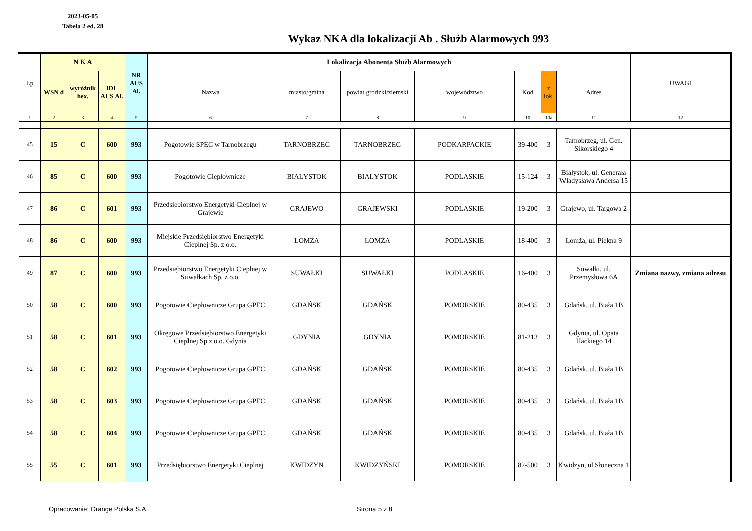2023-05-05
Tabela 2 ed. 28
Wykaz NKA dla lokalizacji Ab . Służb Alarmowych 993
| Lp | N K A | | | NR AUS Al. | Lokalizacja Abonenta Służb Alarmowych | | | | | | | UWAGI |
| --- | --- | --- | --- | --- | --- | --- | --- | --- | --- | --- | --- | --- |
| | WSN d | wyróżnik hex. | IDL AUS Al. | | Nazwa | miasto/gmina | powiat grodzki/ziemski | województwo | Kod | z lok. | Adres | |
| 1 | 2 | 3 | 4 | 5 | 6 | 7 | 8 | 9 | 10 | 10a | 11 | 12 |
| 45 | 15 | C | 600 | 993 | Pogotowie SPEC w Tarnobrzegu | TARNOBRZEG | TARNOBRZEG | PODKARPACKIE | 39-400 | 3 | Tarnobrzeg, ul. Gen. Sikorskiego 4 | |
| 46 | 85 | C | 600 | 993 | Pogotowie Ciepłownicze | BIAŁYSTOK | BIAŁYSTOK | PODLASKIE | 15-124 | 3 | Białystok, ul. Generała Władysława Andersa 15 | |
| 47 | 86 | C | 601 | 993 | Przedsiebiorstwo Energetyki Cieplnej w Grajewie | GRAJEWO | GRAJEWSKI | PODLASKIE | 19-200 | 3 | Grajewo, ul. Targowa 2 | |
| 48 | 86 | C | 600 | 993 | Miejskie Przedsiębiorstwo Energetyki Cieplnej Sp. z o.o. | ŁOMŻA | ŁOMŻA | PODLASKIE | 18-400 | 3 | Łomża, ul. Piękna 9 | |
| 49 | 87 | C | 600 | 993 | Przedsiębiorstwo Energetyki Cieplnej w Suwałkach Sp. z o.o. | SUWAŁKI | SUWAŁKI | PODLASKIE | 16-400 | 3 | Suwałki, ul. Przemysłowa 6A | Zmiana nazwy, zmiana adresu |
| 50 | 58 | C | 600 | 993 | Pogotowie Ciepłownicze Grupa GPEC | GDAŃSK | GDAŃSK | POMORSKIE | 80-435 | 3 | Gdańsk, ul. Biała 1B | |
| 51 | 58 | C | 601 | 993 | Okręgowe Przedsiębiorstwo Energetyki Cieplnej Sp z o.o. Gdynia | GDYNIA | GDYNIA | POMORSKIE | 81-213 | 3 | Gdynia, ul. Opata Hackiego 14 | |
| 52 | 58 | C | 602 | 993 | Pogotowie Ciepłownicze Grupa GPEC | GDAŃSK | GDAŃSK | POMORSKIE | 80-435 | 3 | Gdańsk, ul. Biała 1B | |
| 53 | 58 | C | 603 | 993 | Pogotowie Ciepłownicze Grupa GPEC | GDAŃSK | GDAŃSK | POMORSKIE | 80-435 | 3 | Gdańsk, ul. Biała 1B | |
| 54 | 58 | C | 604 | 993 | Pogotowie Ciepłownicze Grupa GPEC | GDAŃSK | GDAŃSK | POMORSKIE | 80-435 | 3 | Gdańsk, ul. Biała 1B | |
| 55 | 55 | C | 601 | 993 | Przedsiębiorstwo Energetyki Cieplnej | KWIDZYN | KWIDZYŃSKI | POMORSKIE | 82-500 | 3 | Kwidzyn, ul.Słoneczna 1 | |
Opracowanie: Orange Polska S.A. Strona 5 z 8